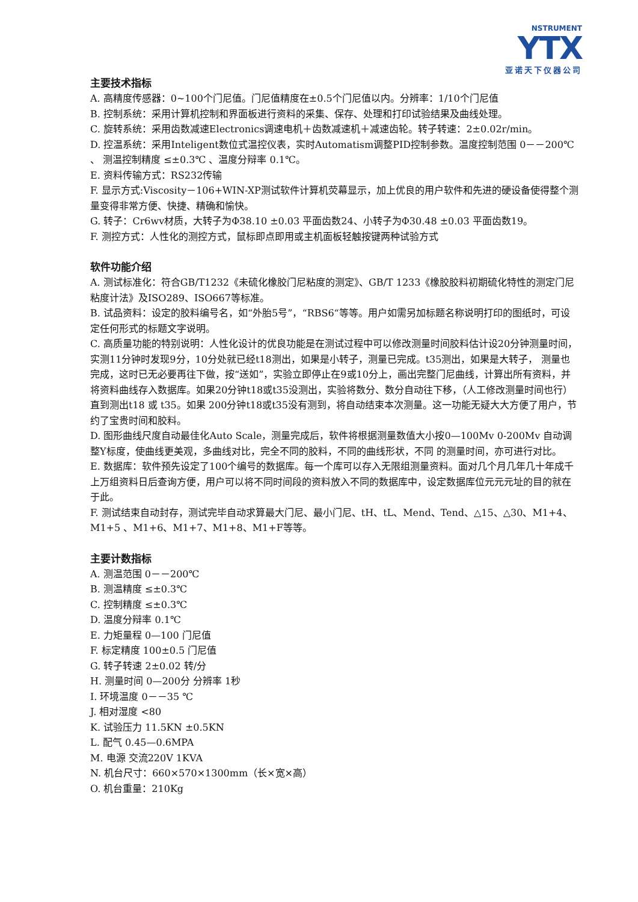NSTRUMENT
YTX
亚诺天下仪器公司
主要技术指标
A. 高精度传感器：0~100个门尼值。门尼值精度在±0.5个门尼值以内。分辨率：1/10个门尼值
B. 控制系统：采用计算机控制和界面板进行资料的采集、保存、处理和打印试验结果及曲线处理。
C. 旋转系统：采用齿数减速Electronics调速电机＋齿数减速机＋减速齿轮。转子转速：2±0.02r/min。
D. 控温系统：采用Inteligent数位式温控仪表，实时Automatism调整PID控制参数。温度控制范围 0－－200℃ 、 测温控制精度 ≤±0.3℃ 、温度分辩率 0.1℃。
E. 资料传输方式：RS232传输
F. 显示方式:Viscosity－106+WIN-XP测试软件计算机荧幕显示，加上优良的用户软件和先进的硬设备使得整个测量变得非常方便、快捷、精确和愉快。
G. 转子：Cr6wv材质，大转子为Φ38.10 ±0.03 平面齿数24、小转子为Φ30.48 ±0.03 平面齿数19。
F. 测控方式：人性化的测控方式，鼠标即点即用或主机面板轻触按键两种试验方式
软件功能介绍
A. 测试标准化：符合GB/T1232《未硫化橡胶门尼粘度的测定》、GB/T 1233《橡胶胶料初期硫化特性的测定门尼粘度计法》及ISO289、ISO667等标准。
B. 试品资料：设定的胶料编号名，如“外胎5号”，“RBS6“等等。用户如需另加标题名称说明打印的图纸时，可设定任何形式的标题文字说明。
C. 高质量功能的特别说明：人性化设计的优良功能是在测试过程中可以修改测量时间胶料估计设20分钟测量时间，实测11分钟时发现9分，10分处就已经t18测出，如果是小转子，测量已完成。t35测出，如果是大转子， 测量也完成，这时已无必要再往下做，按“送如”，实验立即停止在9或10分上，画出完整门尼曲线，计算出所有资料，并将资料曲线存入数据库。如果20分钟t18或t35没测出，实验将数分、数分自动往下移，（人工修改测量时间也行）直到测出t18 或 t35。如果 200分钟t18或t35没有测到，将自动结束本次测量。这一功能无疑大大方便了用户，节约了宝贵时间和胶料。
D. 图形曲线尺度自动最佳化Auto Scale，测量完成后，软件将根据测量数值大小按0—100Mv 0-200Mv 自动调整Y标度，使曲线更美观，多曲线对比，完全不同的胶料，不同的曲线形状，不同 的测量时间，亦可进行对比。
E. 数据库：软件预先设定了100个编号的数据库。每一个库可以存入无限组测量资料。面对几个月几年几十年成千上万组资料日后查询方便，用户可以将不同时间段的资料放入不同的数据库中，设定数据库位元元元址的目的就在于此。
F. 测试结束自动封存，测试完毕自动求算最大门尼、最小门尼、tH、tL、Mend、Tend、△15、△30、M1+4、M1+5 、M1+6、M1+7、M1+8、M1+F等等。
主要计数指标
A. 测温范围 0－－200℃
B. 测温精度 ≤±0.3℃
C. 控制精度 ≤±0.3℃
D. 温度分辩率 0.1℃
E. 力矩量程 0—100 门尼值
F. 标定精度 100±0.5 门尼值
G. 转子转速 2±0.02 转/分
H. 测量时间 0—200分 分辨率 1秒
I. 环境温度 0－－35 ℃
J. 相对湿度 <80
K. 试验压力 11.5KN ±0.5KN
L. 配气 0.45—0.6MPA
M. 电源 交流220V 1KVA
N. 机台尺寸：660×570×1300mm（长×宽×高）
O. 机台重量：210Kg